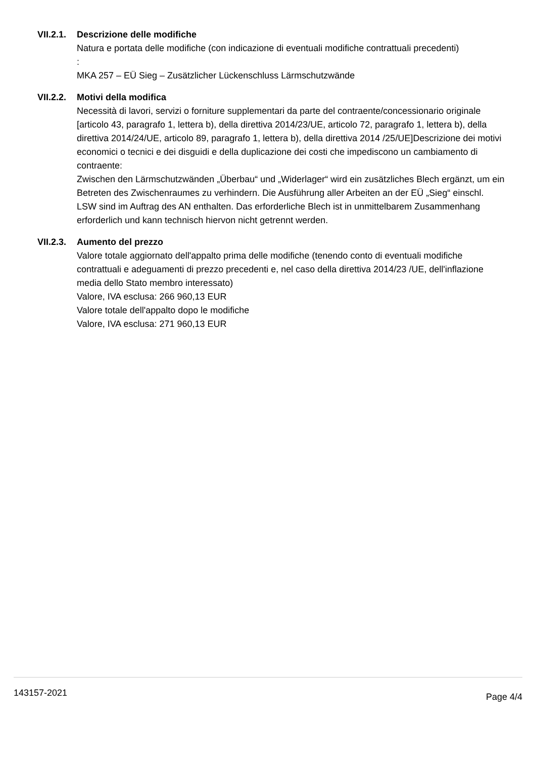VII.2.1.
Descrizione delle modifiche
Natura e portata delle modifiche (con indicazione di eventuali modifiche contrattuali precedenti)
:
MKA 257 – EÜ Sieg – Zusätzlicher Lückenschluss Lärmschutzwände
VII.2.2.
Motivi della modifica
Necessità di lavori, servizi o forniture supplementari da parte del contraente/concessionario originale [articolo 43, paragrafo 1, lettera b), della direttiva 2014/23/UE, articolo 72, paragrafo 1, lettera b), della direttiva 2014/24/UE, articolo 89, paragrafo 1, lettera b), della direttiva 2014 /25/UE]Descrizione dei motivi economici o tecnici e dei disguidi e della duplicazione dei costi che impediscono un cambiamento di contraente:
Zwischen den Lärmschutzwänden „Überbau“ und „Widerlager“ wird ein zusätzliches Blech ergänzt, um ein Betreten des Zwischenraumes zu verhindern. Die Ausführung aller Arbeiten an der EÜ „Sieg“ einschl. LSW sind im Auftrag des AN enthalten. Das erforderliche Blech ist in unmittelbarem Zusammenhang erforderlich und kann technisch hiervon nicht getrennt werden.
VII.2.3.
Aumento del prezzo
Valore totale aggiornato dell'appalto prima delle modifiche (tenendo conto di eventuali modifiche contrattuali e adeguamenti di prezzo precedenti e, nel caso della direttiva 2014/23 /UE, dell'inflazione media dello Stato membro interessato)
Valore, IVA esclusa: 266 960,13 EUR
Valore totale dell'appalto dopo le modifiche
Valore, IVA esclusa: 271 960,13 EUR
143157-2021 Page 4/4